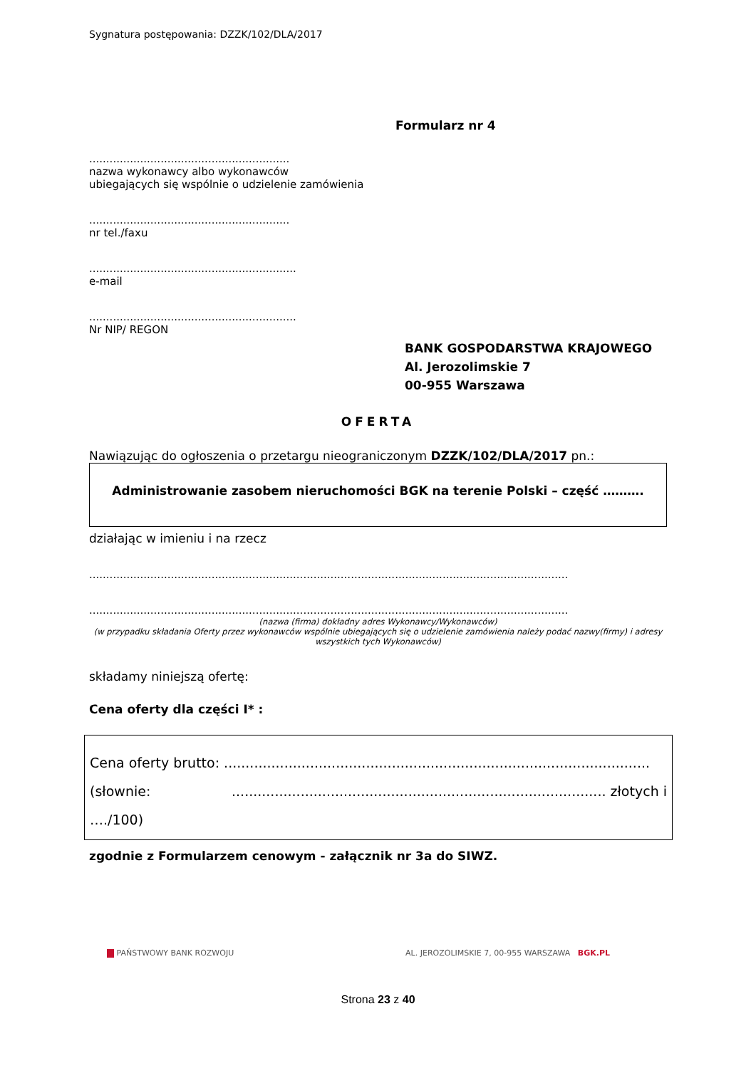Sygnatura postępowania: DZZK/102/DLA/2017
Formularz nr 4
...........................................................
nazwa wykonawcy albo wykonawców
ubiegających się wspólnie o udzielenie zamówienia
...........................................................
nr tel./faxu
.............................................................
e-mail
.............................................................
Nr NIP/ REGON
BANK GOSPODARSTWA KRAJOWEGO
Al. Jerozolimskie 7
00-955 Warszawa
OFERTA
Nawiązując do ogłoszenia o przetargu nieograniczonym DZZK/102/DLA/2017 pn.:
Administrowanie zasobem nieruchomości BGK na terenie Polski – część ……….
działając w imieniu i na rzecz
.............................................................................................................................................
.............................................................................................................................................
(nazwa (firma) dokładny adres Wykonawcy/Wykonawców)
(w przypadku składania Oferty przez wykonawców wspólnie ubiegających się o udzielenie zamówienia należy podać nazwy(firmy) i adresy wszystkich tych Wykonawców)
składamy niniejszą ofertę:
Cena oferty dla części I* :
Cena oferty brutto: ...................................................................................................
(słownie:....................................................................................... złotych i
…./100)
zgodnie z Formularzem cenowym - załącznik nr 3a do SIWZ.
PAŃSTWOWY BANK ROZWOJU AL. JEROZOLIMSKIE 7, 00-955 WARSZAWA BGK.PL
Strona 23 z 40